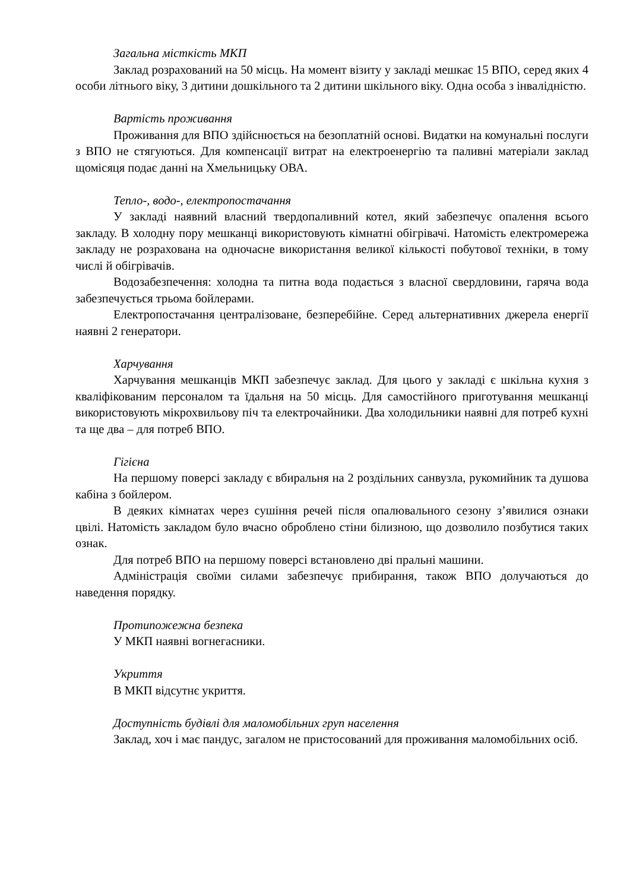Загальна місткість МКП
Заклад розрахований на 50 місць. На момент візиту у закладі мешкає 15 ВПО, серед яких 4 особи літнього віку, 3 дитини дошкільного та 2 дитини шкільного віку. Одна особа з інвалідністю.
Вартість проживання
Проживання для ВПО здійснюється на безоплатній основі. Видатки на комунальні послуги з ВПО не стягуються. Для компенсації витрат на електроенергію та паливні матеріали заклад щомісяця подає данні на Хмельницьку ОВА.
Тепло-, водо-, електропостачання
У закладі наявний власний твердопаливний котел, який забезпечує опалення всього закладу. В холодну пору мешканці використовують кімнатні обігрівачі. Натомість електромережа закладу не розрахована на одночасне використання великої кількості побутової техніки, в тому числі й обігрівачів.
Водозабезпечення: холодна та питна вода подається з власної свердловини, гаряча вода забезпечується трьома бойлерами.
Електропостачання централізоване, безперебійне. Серед альтернативних джерела енергії наявні 2 генератори.
Харчування
Харчування мешканців МКП забезпечує заклад. Для цього у закладі є шкільна кухня з кваліфікованим персоналом та їдальня на 50 місць. Для самостійного приготування мешканці використовують мікрохвильову піч та електрочайники. Два холодильники наявні для потреб кухні та ще два – для потреб ВПО.
Гігієна
На першому поверсі закладу є вбиральня на 2 роздільних санвузла, рукомийник та душова кабіна з бойлером.
В деяких кімнатах через сушіння речей після опалювального сезону з’явилися ознаки цвілі. Натомість закладом було вчасно оброблено стіни білизною, що дозволило позбутися таких ознак.
Для потреб ВПО на першому поверсі встановлено дві пральні машини.
Адміністрація своїми силами забезпечує прибирання, також ВПО долучаються до наведення порядку.
Протипожежна безпека
У МКП наявні вогнегасники.
Укриття
В МКП відсутнє укриття.
Доступність будівлі для маломобільних груп населення
Заклад, хоч і має пандус, загалом не пристосований для проживання маломобільних осіб.